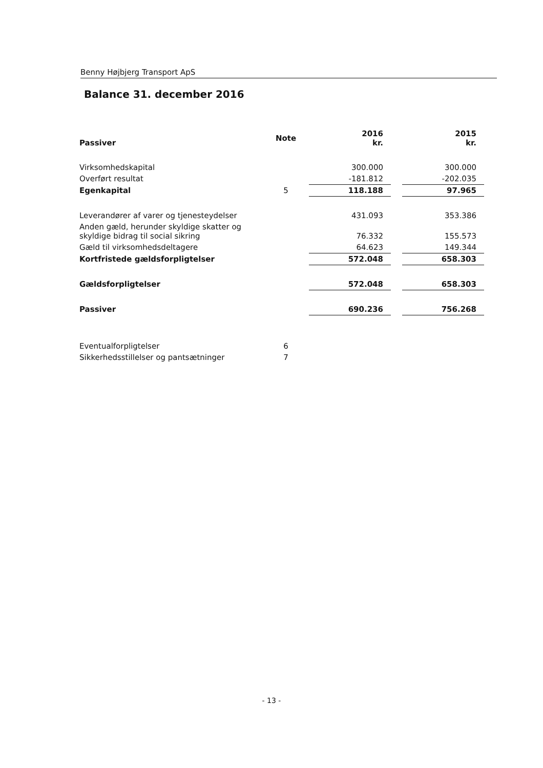Benny Højbjerg Transport ApS
Balance 31. december 2016
| Passiver | Note | 2016 kr. | | 2015 kr. |
| Virksomhedskapital | | 300.000 | | 300.000 |
| Overført resultat | | -181.812 | | -202.035 |
| Egenkapital | 5 | 118.188 | | 97.965 |
| Leverandører af varer og tjenesteydelser | | 431.093 | | 353.386 |
| Anden gæld, herunder skyldige skatter og skyldige bidrag til social sikring | | 76.332 | | 155.573 |
| Gæld til virksomhedsdeltagere | | 64.623 | | 149.344 |
| Kortfristede gældsforpligtelser | | 572.048 | | 658.303 |
| Gældsforpligtelser | | 572.048 | | 658.303 |
| Passiver | | 690.236 | | 756.268 |
| Eventualforpligtelser | 6 | | | |
| Sikkerhedsstillelser og pantsætninger | 7 | | | |
- 13 -